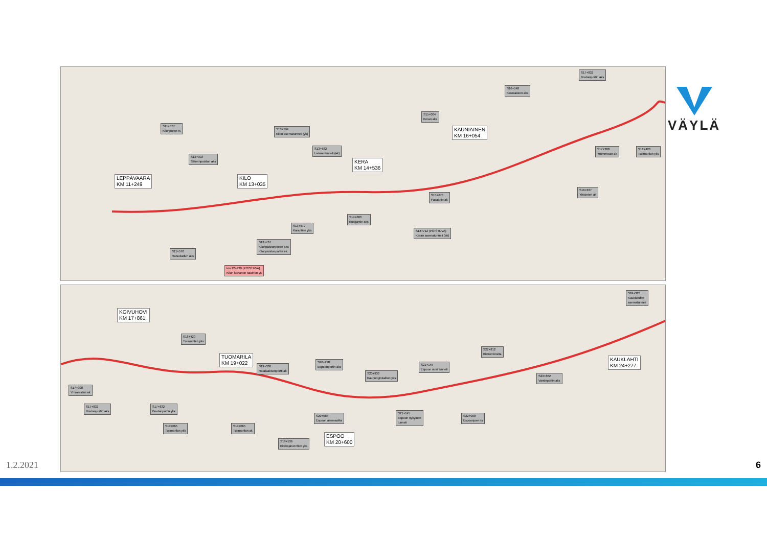LEPPÄVAARA
KM 11+249
KILO
KM 13+035
KERA
KM 14+536
KAUNIAINEN
KM 16+054
S11+877
Kilonpuron rs
S12+003
Säterinpuiston aks
S13+194
Kilon asematunneli (yk)
S13+582
Lansantunneli (ak)
S15+004
Keran aks
S16+148
Kauniaisten aks
S17+832
Bredanportin aks
S17+308
Ymmerstan ak
S18+420
Tuomarilan yks
S16+637
Yhtiönten ak S15+678
Fasaanin ak
S14+683
Kutojantie aks
S14+712 (POISTUVA)
Keran asematunneli (ak)
S13+972
Karantien yks
S12+767
Kilonpuistonportin aks
Kilonpuistonportin ak
S11+570
Ratsukadun aks
km 12+430 (POISTUVA)
Kilon kartanon tasoristeys
KOIVUHOVI
KM 17+861
TUOMARILA
KM 19+022
ESPOO
KM 20+600
KAUKLAHTI
KM 24+277
S18+420
Tuomarilan yks
S19+336
Ratalaaksonportti ak
S20+298
Espoonportin aks
S20+933
Kaupunginkallion yks
S21+145
Espoon uusi tunneli
S22+812
Bistrominsilta
S23+862
Vantinportin aks
S24+326
Kauklahden
asematunneli
S17+308
Ymmerstan ak
S17+832
Bredanportin aks
S17+832
Bredanportin ykk
S19+065
Tuomarilan ykk
S19+065
Tuomarilan ak
S19+536
Kirkkojärventien yks
S20+585
Espoon asemasilta
S21+145
Espoon nykyinen
tunneli
S22+000
Espoonjoen rs
VÄYLÄ
1.2.2021 6